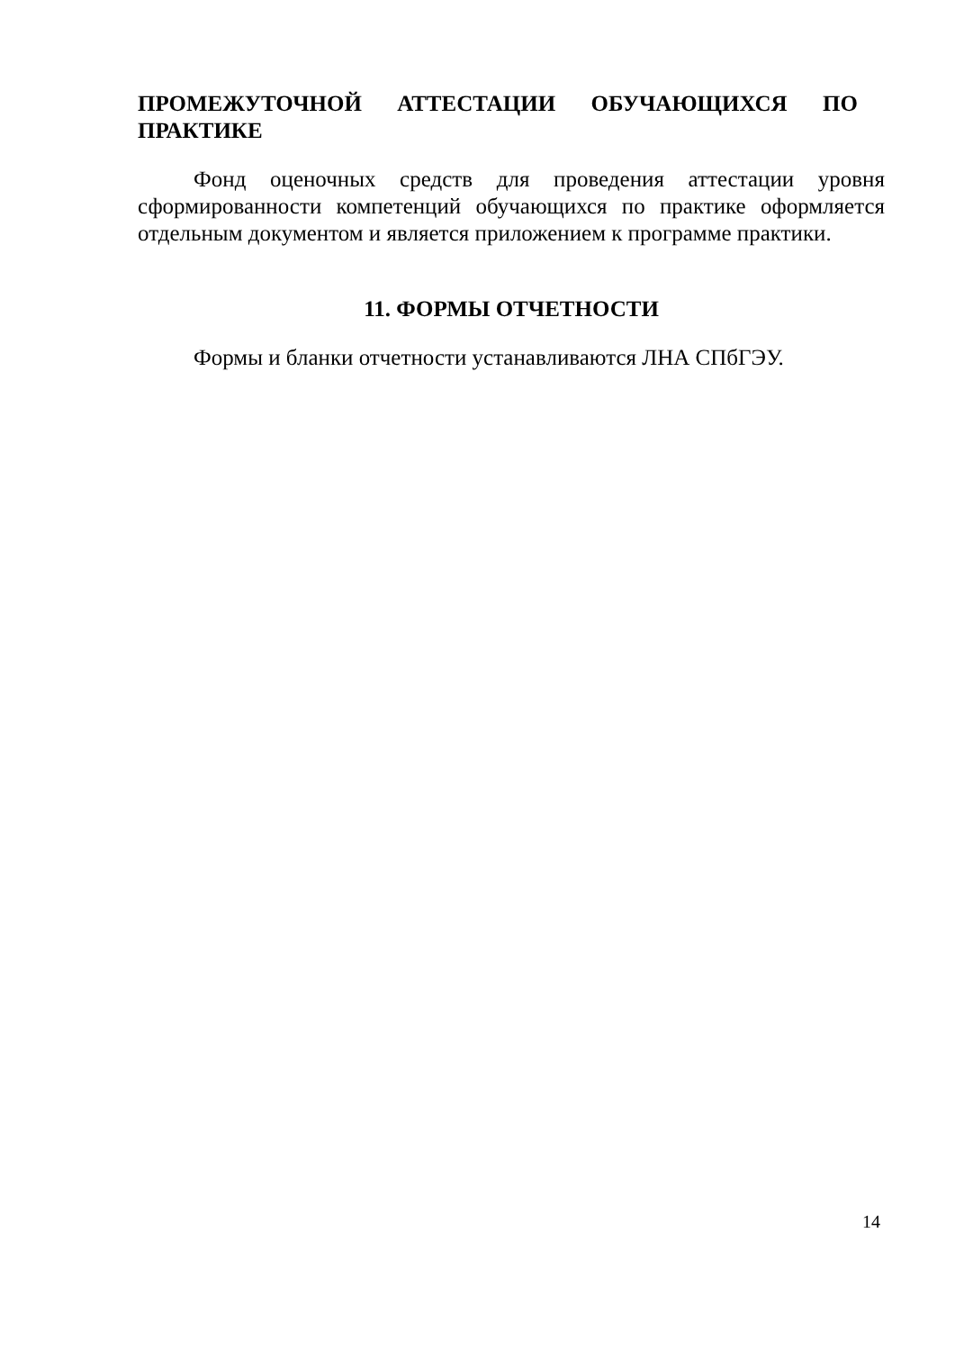ПРОМЕЖУТОЧНОЙ АТТЕСТАЦИИ ОБУЧАЮЩИХСЯ ПО ПРАКТИКЕ
Фонд оценочных средств для проведения аттестации уровня сформированности компетенций обучающихся по практике оформляется отдельным документом и является приложением к программе практики.
11. ФОРМЫ ОТЧЕТНОСТИ
Формы и бланки отчетности устанавливаются ЛНА СПбГЭУ.
14